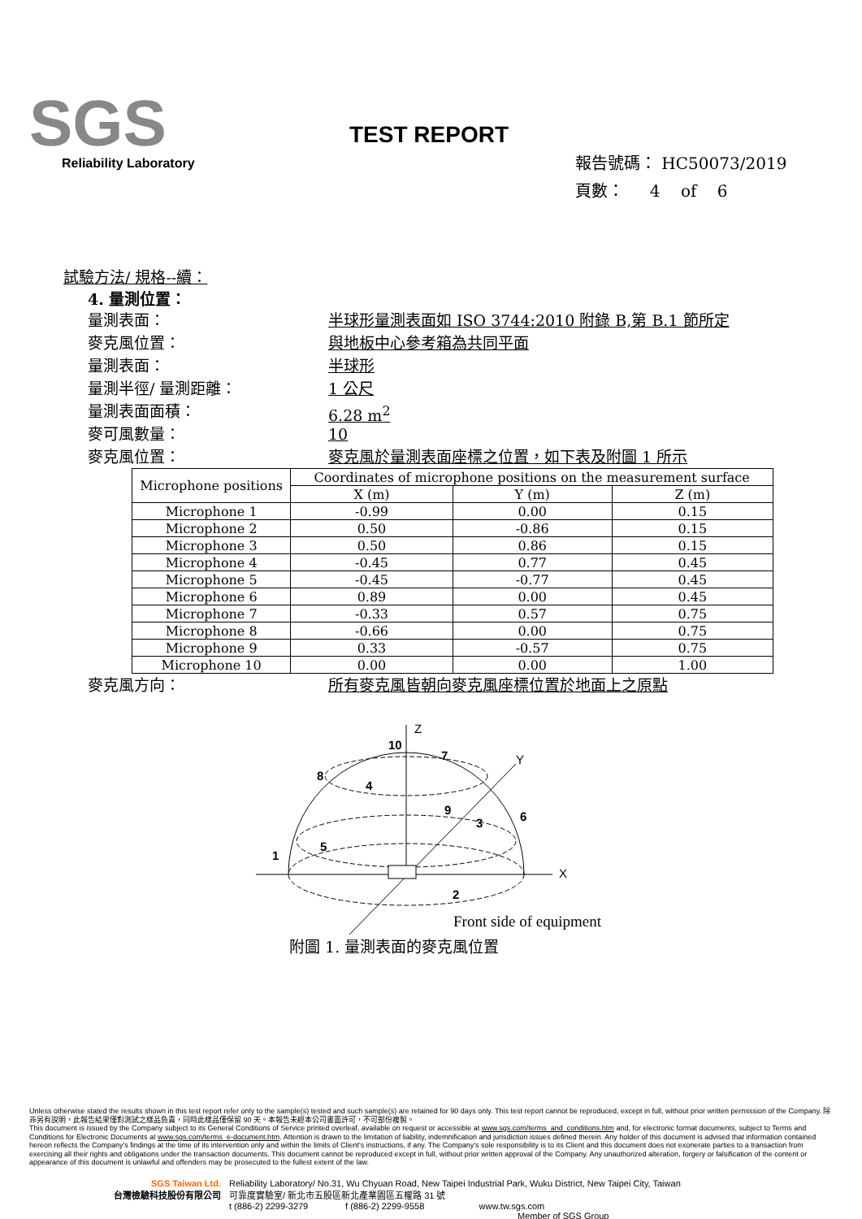SGS
Reliability Laboratory
TEST REPORT
報告號碼： HC50073/2019
頁數： 4 of 6
試驗方法/ 規格--續：
4. 量測位置：
量測表面： 半球形量測表面如 ISO 3744:2010 附錄 B,第 B.1 節所定
麥克風位置： 與地板中心參考箱為共同平面
量測表面： 半球形
量測半徑/ 量測距離： 1 公尺
量測表面面積： 6.28 m<sup>2</sup>
麥可風數量： 10
麥克風位置： 麥克風於量測表面座標之位置，如下表及附圖 1 所示
| Microphone positions | Coordinates of microphone positions on the measurement surface | | |
| --- | --- | --- | --- |
| | X (m) | Y (m) | Z (m) |
| Microphone 1 | -0.99 | 0.00 | 0.15 |
| Microphone 2 | 0.50 | -0.86 | 0.15 |
| Microphone 3 | 0.50 | 0.86 | 0.15 |
| Microphone 4 | -0.45 | 0.77 | 0.45 |
| Microphone 5 | -0.45 | -0.77 | 0.45 |
| Microphone 6 | 0.89 | 0.00 | 0.45 |
| Microphone 7 | -0.33 | 0.57 | 0.75 |
| Microphone 8 | -0.66 | 0.00 | 0.75 |
| Microphone 9 | 0.33 | -0.57 | 0.75 |
| Microphone 10 | 0.00 | 0.00 | 1.00 |
麥克風方向： 所有麥克風皆朝向麥克風座標位置於地面上之原點
Z
Y
X
10
7
8
4
9
3
6
5
1
2
Front side of equipment
附圖 1. 量測表面的麥克風位置
Unless otherwise stated the results shown in this test report refer only to the sample(s) tested and such sample(s) are retained for 90 days only. This test report cannot be reproduced, except in full, without prior written permission of the Company. 除非另有說明，此報告結果僅對測試之樣品負責，同時此樣品僅保留 90 天。本報告未經本公司書面許可，不可部份複製。
This document is issued by the Company subject to its General Conditions of Service printed overleaf, available on request or accessible at www.sgs.com/terms_and_conditions.htm and, for electronic format documents, subject to Terms and Conditions for Electronic Documents at www.sgs.com/terms_e-document.htm. Attention is drawn to the limitation of liability, indemnification and jurisdiction issues defined therein. Any holder of this document is advised that information contained hereon reflects the Company's findings at the time of its intervention only and within the limits of Client's instructions, if any. The Company's sole responsibility is to its Client and this document does not exonerate parties to a transaction from exercising all their rights and obligations under the transaction documents. This document cannot be reproduced except in full, without prior written approval of the Company. Any unauthorized alteration, forgery or falsification of the content or appearance of this document is unlawful and offenders may be prosecuted to the fullest extent of the law.
SGS Taiwan Ltd.
台灣檢驗科技股份有限公司
Reliability Laboratory/ No.31, Wu Chyuan Road, New Taipei Industrial Park, Wuku District, New Taipei City, Taiwan
可靠度實驗室/ 新北市五股區新北產業園區五權路 31 號
t (886-2) 2299-3279 f (886-2) 2299-9558 www.tw.sgs.com
Member of SGS Group